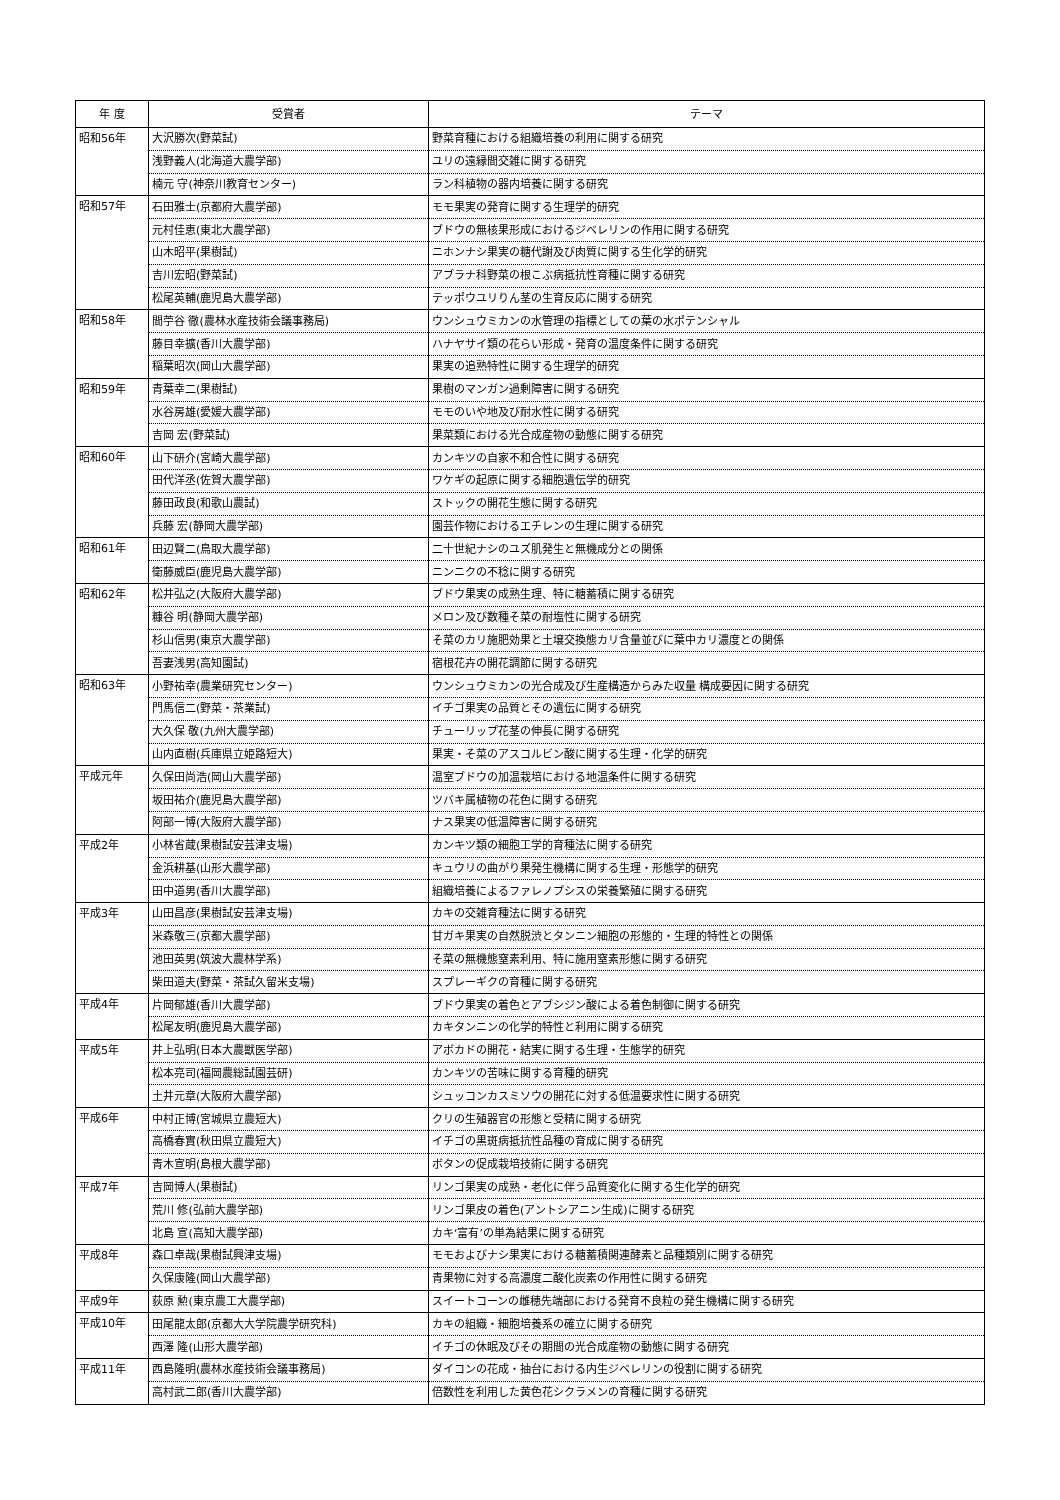| 年 度 | 受賞者 | テーマ |
| --- | --- | --- |
| 昭和56年 | 大沢勝次(野菜試) | 野菜育種における組織培養の利用に関する研究 |
| | 浅野義人(北海道大農学部) | ユリの遠縁間交雑に関する研究 |
| | 楠元 守(神奈川教育センター) | ラン科植物の器内培養に関する研究 |
| 昭和57年 | 石田雅士(京都府大農学部) | モモ果実の発育に関する生理学的研究 |
| | 元村佳恵(東北大農学部) | ブドウの無核果形成におけるジベレリンの作用に関する研究 |
| | 山木昭平(果樹試) | ニホンナシ果実の糖代謝及び肉質に関する生化学的研究 |
| | 吉川宏昭(野菜試) | アブラナ科野菜の根こぶ病抵抗性育種に関する研究 |
| | 松尾英輔(鹿児島大農学部) | テッポウユリりん茎の生育反応に関する研究 |
| 昭和58年 | 間苧谷 徹(農林水産技術会議事務局) | ウンシュウミカンの水管理の指標としての葉の水ポテンシャル |
| | 藤目幸擴(香川大農学部) | ハナヤサイ類の花らい形成・発育の温度条件に関する研究 |
| | 稲葉昭次(岡山大農学部) | 果実の追熟特性に関する生理学的研究 |
| 昭和59年 | 青葉幸二(果樹試) | 果樹のマンガン過剰障害に関する研究 |
| | 水谷房雄(愛媛大農学部) | モモのいや地及び耐水性に関する研究 |
| | 吉岡 宏(野菜試) | 果菜類における光合成産物の動態に関する研究 |
| 昭和60年 | 山下研介(宮崎大農学部) | カンキツの自家不和合性に関する研究 |
| | 田代洋丞(佐賀大農学部) | ワケギの起原に関する細胞遺伝学的研究 |
| | 藤田政良(和歌山農試) | ストックの開花生態に関する研究 |
| | 兵藤 宏(静岡大農学部) | 園芸作物におけるエチレンの生理に関する研究 |
| 昭和61年 | 田辺賢二(鳥取大農学部) | 二十世紀ナシのユズ肌発生と無機成分との関係 |
| | 衛藤威臣(鹿児島大農学部) | ニンニクの不稔に関する研究 |
| 昭和62年 | 松井弘之(大阪府大農学部) | ブドウ果実の成熟生理、特に糖蓄積に関する研究 |
| | 糠谷 明(静岡大農学部) | メロン及び数種そ菜の耐塩性に関する研究 |
| | 杉山信男(東京大農学部) | そ菜のカリ施肥効果と土壌交換態カリ含量並びに葉中カリ濃度との関係 |
| | 吾妻浅男(高知園試) | 宿根花卉の開花調節に関する研究 |
| 昭和63年 | 小野祐幸(農業研究センター) | ウンシュウミカンの光合成及び生産構造からみた収量 構成要因に関する研究 |
| | 門馬信二(野菜・茶業試) | イチゴ果実の品質とその遺伝に関する研究 |
| | 大久保 敬(九州大農学部) | チューリップ花茎の伸長に関する研究 |
| | 山内直樹(兵庫県立姫路短大) | 果実・そ菜のアスコルビン酸に関する生理・化学的研究 |
| 平成元年 | 久保田尚浩(岡山大農学部) | 温室ブドウの加温栽培における地温条件に関する研究 |
| | 坂田祐介(鹿児島大農学部) | ツバキ属植物の花色に関する研究 |
| | 阿部一博(大阪府大農学部) | ナス果実の低温障害に関する研究 |
| 平成2年 | 小林省蔵(果樹試安芸津支場) | カンキツ類の細胞工学的育種法に関する研究 |
| | 金浜耕基(山形大農学部) | キュウリの曲がり果発生機構に関する生理・形態学的研究 |
| | 田中道男(香川大農学部) | 組織培養によるファレノプシスの栄養繁殖に関する研究 |
| 平成3年 | 山田昌彦(果樹試安芸津支場) | カキの交雑育種法に関する研究 |
| | 米森敬三(京都大農学部) | 甘ガキ果実の自然脱渋とタンニン細胞の形態的・生理的特性との関係 |
| | 池田英男(筑波大農林学系) | そ菜の無機態窒素利用、特に施用窒素形態に関する研究 |
| | 柴田道夫(野菜・茶試久留米支場) | スプレーギクの育種に関する研究 |
| 平成4年 | 片岡郁雄(香川大農学部) | ブドウ果実の着色とアブシジン酸による着色制御に関する研究 |
| | 松尾友明(鹿児島大農学部) | カキタンニンの化学的特性と利用に関する研究 |
| 平成5年 | 井上弘明(日本大農獣医学部) | アボカドの開花・結実に関する生理・生態学的研究 |
| | 松本亮司(福岡農総試園芸研) | カンキツの苦味に関する育種的研究 |
| | 土井元章(大阪府大農学部) | シュッコンカスミソウの開花に対する低温要求性に関する研究 |
| 平成6年 | 中村正博(宮城県立農短大) | クリの生殖器官の形態と受精に関する研究 |
| | 高橋春實(秋田県立農短大) | イチゴの黒斑病抵抗性品種の育成に関する研究 |
| | 青木宣明(島根大農学部) | ボタンの促成栽培技術に関する研究 |
| 平成7年 | 吉岡博人(果樹試) | リンゴ果実の成熟・老化に伴う品質変化に関する生化学的研究 |
| | 荒川 修(弘前大農学部) | リンゴ果皮の着色(アントシアニン生成)に関する研究 |
| | 北島 宣(高知大農学部) | カキ‘富有’の単為結果に関する研究 |
| 平成8年 | 森口卓哉(果樹試興津支場) | モモおよびナシ果実における糖蓄積関連酵素と品種類別に関する研究 |
| | 久保康隆(岡山大農学部) | 青果物に対する高濃度二酸化炭素の作用性に関する研究 |
| 平成9年 | 荻原 勲(東京農工大農学部) | スイートコーンの雌穂先端部における発育不良粒の発生機構に関する研究 |
| 平成10年 | 田尾龍太郎(京都大大学院農学研究科) | カキの組織・細胞培養系の確立に関する研究 |
| | 西澤 隆(山形大農学部) | イチゴの休眠及びその期間の光合成産物の動態に関する研究 |
| 平成11年 | 西島隆明(農林水産技術会議事務局) | ダイコンの花成・抽台における内生ジベレリンの役割に関する研究 |
| | 高村武二郎(香川大農学部) | 倍数性を利用した黄色花シクラメンの育種に関する研究 |